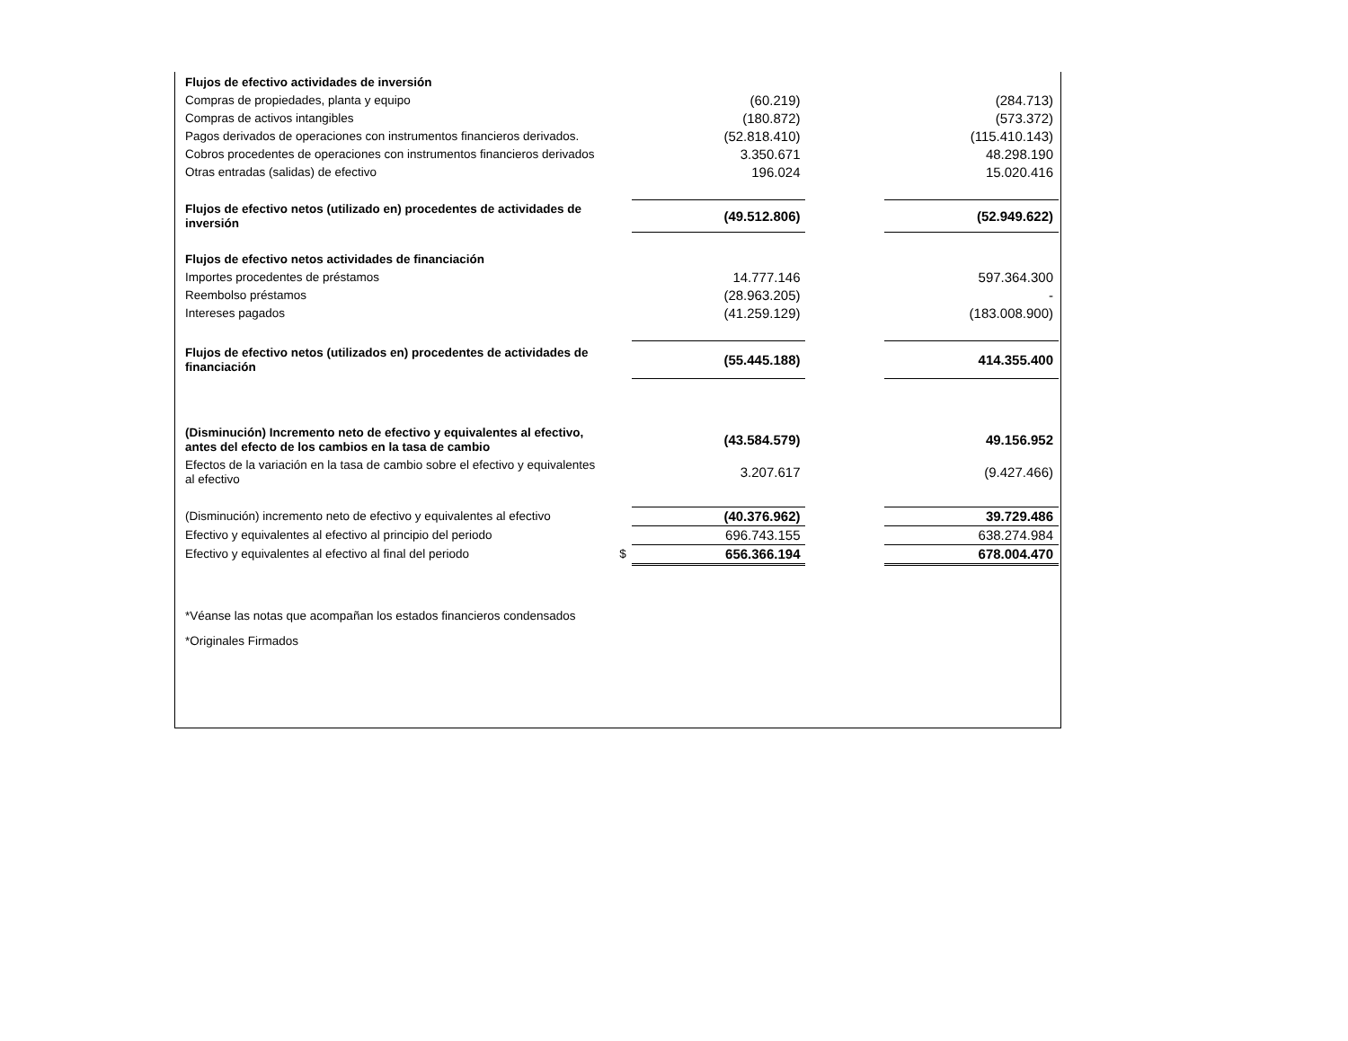| Flujos de efectivo actividades de inversión | | | | |
| Compras de propiedades, planta y equipo | | (60.219) | | (284.713) |
| Compras de activos intangibles | | (180.872) | | (573.372) |
| Pagos derivados de operaciones con instrumentos financieros derivados. | | (52.818.410) | | (115.410.143) |
| Cobros procedentes de operaciones con instrumentos financieros derivados | | 3.350.671 | | 48.298.190 |
| Otras entradas (salidas) de efectivo | | 196.024 | | 15.020.416 |
| Flujos de efectivo netos (utilizado en) procedentes de actividades de inversión | | (49.512.806) | | (52.949.622) |
| Flujos de efectivo netos actividades de financiación | | | | |
| Importes procedentes de préstamos | | 14.777.146 | | 597.364.300 |
| Reembolso préstamos | | (28.963.205) | | - |
| Intereses pagados | | (41.259.129) | | (183.008.900) |
| Flujos de efectivo netos (utilizados en) procedentes de actividades de financiación | | (55.445.188) | | 414.355.400 |
| (Disminución) Incremento neto de efectivo y equivalentes al efectivo, antes del efecto de los cambios en la tasa de cambio | | (43.584.579) | | 49.156.952 |
| Efectos de la variación en la tasa de cambio sobre el efectivo y equivalentes al efectivo | | 3.207.617 | | (9.427.466) |
| (Disminución) incremento neto de efectivo y equivalentes al efectivo | | (40.376.962) | | 39.729.486 |
| Efectivo y equivalentes al efectivo al principio del periodo | | 696.743.155 | | 638.274.984 |
| Efectivo y equivalentes al efectivo al final del periodo | $ | 656.366.194 | | 678.004.470 |
| *Véanse las notas que acompañan los estados financieros condensados | | | | |
| *Originales Firmados | | | | |